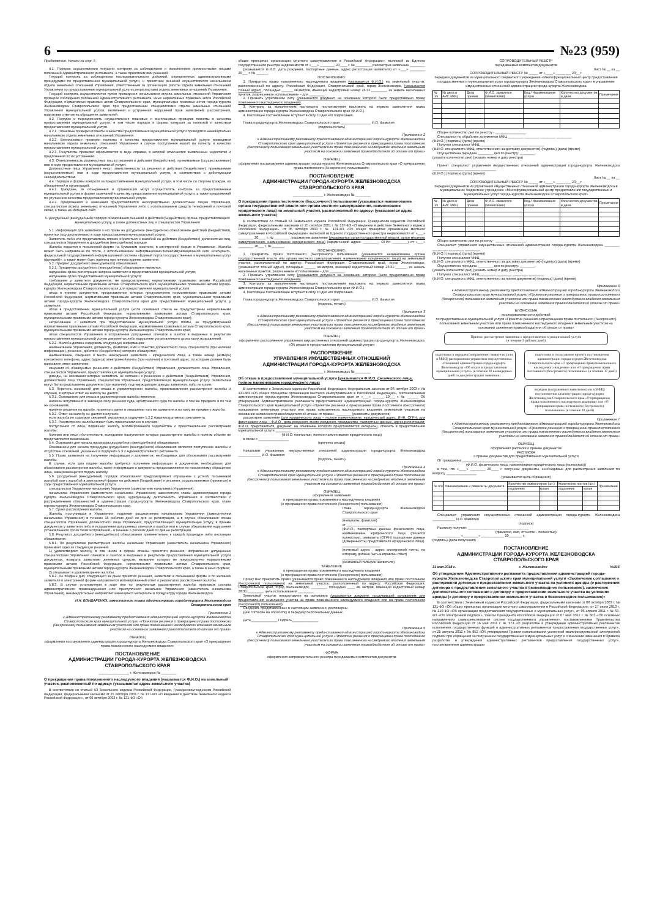6 №23 (959)
Продолжение. Начало на стр. 5
4.1. Порядок осуществления текущего контроля за соблюдением и исполнением должностными лицами положений Административного регламента, а также принятием ими решений.
Текущий контроль за соблюдением последовательности действий, определенных административными процедурами по предоставлению муниципальной услуги, и принятием решений осуществляется начальником отдела земельных отношений Управления, ответственным за организацию работы отдела земельных отношений Управления по предоставлению муниципальной услуги специалистами отдела земельных отношений Управления.
Текущий контроль осуществляется путем проведения начальником отдела земельных отношений Управления проверок соблюдения положений Административного регламента, иных нормативных правовых актов Российской Федерации, нормативных правовых актов Ставропольского края, муниципальных правовых актов города-курорта Железноводска Ставропольского края при предоставлении специалистами отдела земельных отношений Управления муниципальной услуги, выявления и устранения нарушений прав заявителей, рассмотрения, подготовки ответов на обращения заявителей.
4.2. Порядок и периодичность осуществления плановых и внеплановых проверок полноты и качества предоставления муниципальной услуги, в том числе порядок и формы контроля за полнотой и качеством предоставления муниципальной услуги.
4.2.1. Плановые проверки полноты и качества предоставления муниципальной услуги проводятся ежеквартально начальником отдела земельных отношений Управления.
4.2.2. Внеплановые проверки полноты и качества предоставления муниципальной услуги проводятся начальником отдела земельных отношений Управления в случае поступления жалоб на полноту и качество предоставления муниципальной услуги.
4.2.3. Результаты проверки оформляются в виде справки, в которой отмечаются выявленные недостатки и предложения по их устранению.
4.3. Ответственность должностных лиц за решения и действия (бездействие), принимаемые (осуществляемые) ими в ходе предоставления муниципальной услуги.
Должностные лица Управления несут ответственность за решения и действия (бездействие), принимаемые (осуществляемые) ими в ходе предоставления муниципальной услуги, в соответствии с действующим законодательством.
4.4. Порядок и формы контроля за предоставлением муниципальной услуги, в том числе со стороны граждан, их объединений и организаций.
4.4.1. Граждане, их объединения и организации могут осуществлять контроль за предоставлением муниципальной услуги в форме замечаний к качеству предоставления муниципальной услуги, а также предложений по улучшению качества предоставления муниципальной услуги.
4.4.2. Предложения и замечания предоставляются непосредственно должностным лицам Управления, специалистам отдела земельных отношений Управления либо с использованием средств телефонной и почтовой связи, а также на Интернет-сайт.
5. Досудебный (внесудебный) порядок обжалования решений и действий (бездействия) органа, предоставляющего муниципальную услугу, а также должностных лиц и специалистов Управления
5.1. Информация для заявителя о его праве на досудебное (внесудебное) обжалование действий (бездействия), принятых (осуществляемых) в ходе предоставления муниципальной услуги.
Заявитель либо его представитель вправе обратиться с жалобой на действия (бездействие) должностных лиц, специалистов Управления в досудебном (внесудебном) порядке.
Жалоба подается в письменной форме на бумажном носителе, в электронной форме в Управление. Жалоба может быть направлена по почте, с использованием информационно-телекоммуникационной сети «Интернет», федеральной государственной информационной системы «Единый портал государственных и муниципальных услуг (функций)», а также может быть принята при личном приеме заявителя.
5.2. Предмет досудебного (внесудебного) обжалования.
5.2.1. Предметом досудебного (внесудебного) обжалования являются:
нарушение срока регистрации запроса заявителя о предоставлении муниципальной услуги;
нарушение срока предоставления муниципальной услуги;
требование у заявителя документов, не предусмотренных нормативными правовыми актами Российской Федерации, нормативными правовыми актами Ставропольского края, муниципальными правовыми актами города-курорта Железноводска Ставропольского края для предоставления муниципальной услуги;
отказ в приеме документов, предоставление которых предусмотрено нормативными правовыми актами Российской Федерации, нормативными правовыми актами Ставропольского края, муниципальными правовыми актами города-курорта Железноводска Ставропольского края для предоставления муниципальной услуги, у заявителя;
отказ в предоставлении муниципальной услуги (если основания отказа не предусмотрены нормативными правовыми актами Российской Федерации, нормативными правовыми актами Ставропольского края, муниципальными правовыми актами города-курорта Железноводска Ставропольского края);
затребование с заявителя при предоставлении муниципальной услуги платы, не предусмотренной нормативными правовыми актами Российской Федерации, нормативными правовыми актами Ставропольского края, муниципальными правовыми актами города-курорта Железноводска Ставропольского края;
отказ специалистов Управления в исправлении допущенных опечаток и ошибок в выданных в результате предоставления муниципальной услуги документах либо нарушение установленного срока таких исправлений.
5.2.2. Жалоба должна содержать следующую информацию:
наименование Управления, должность, фамилию, имя и отчество должностного лица, специалиста (при наличии информации), решение, действие (бездействие) которого обжалуется;
наименование, сведения о месте нахождения заявителя - юридического лица, а также номер (номера) контактного телефона, адрес (адреса) электронной почты (при наличии) и почтовый адрес, по которым должен быть направлен ответ заявителю;
сведения об обжалуемых решениях и действиях (бездействии) Управления, должностного лица Управления, специалистов Управления, предоставляющих муниципальную услугу;
доводы, на основании которых заявитель не согласен с решением и действием (бездействием) Управления, должностного лица Управления, специалистов Управления, предоставляющих муниципальную услугу. Заявителем могут быть представлены документы (при наличии), подтверждающие доводы заявителя, либо их копии.
5.3. Перечень оснований для отказа в удовлетворении жалобы, приостановления рассмотрения жалобы и случаев, в которых ответ на жалобу не дается.
5.3.1. Основанием для отказа в удовлетворении жалобы является:
наличие вступившего в законную силу решения суда, арбитражного суда по жалобе о том же предмете и по тем же основаниям;
наличие решения по жалобе, принятого ранее в отношении того же заявителя и по тому же предмету жалобы.
5.3.2. Ответ на жалобу не дается в случаях:
если жалоба не содержит сведений, указанных в подпункте 5.2.2 Административного регламента.
5.3.3. Рассмотрение жалобы может быть приостановлено в случаях:
поступления от лица, подавшего жалобу, мотивированного ходатайства о приостановлении рассмотрения жалобы;
болезни или иных обстоятельств, вследствие наступления которых рассмотрение жалобы в полном объеме не представляется возможным.
5.4. Основания для начала процедуры досудебного (внесудебного) обжалования.
Основанием для начала процедуры досудебного (внесудебного) обжалования является поступление жалобы и отсутствие оснований, указанных в подпункте 5.3.2 Административного регламента.
5.5. Право заявителя на получение информации и документов, необходимых для обоснования рассмотрения жалобы.
В случае, если для подачи жалобы требуется получение информации и документов, необходимых для обоснования рассмотрения жалобы, такие информация и документы предоставляются по письменному обращению лица, намеревающегося подать жалобу.
5.6. Досудебный (внесудебный) порядок обжалования предусматривает обращение с устной, письменной жалобой или с жалобой в электронной форме на действия (бездействие) и решения, осуществляемые (принятые) в ходе предоставления муниципальной услуги:
специалистов Управления начальнику Управления (заместителю начальника Управления);
начальника Управления (заместителя начальника Управления) заместителю главы администрации города курорта Железноводска Ставропольского края, курирующему деятельность Управления в соответствии с распределением обязанностей в администрации города-курорта Железноводска Ставропольского края, главе города-курорта Железноводска Ставропольского края.
5.7. Сроки рассмотрения жалобы.
Жалоба, поступившая в Управление, подлежит рассмотрению начальником Управления (заместителем начальника Управления) в течение 15 рабочих дней со дня ее регистрации, а в случае обжалования отказа специалистов Управления, должностного лица Управления, предоставляющего муниципальную услугу, в приеме документов у заявителя либо в исправлении допущенных опечаток и ошибок или в случае обжалования нарушения установленного срока таких исправлений - в течение 5 рабочих дней со дня ее регистрации.
5.8. Результат досудебного (внесудебного) обжалования применительно к каждой процедуре либо инстанции обжалования.
5.8.1. По результатам рассмотрения жалобы начальник Управления (заместитель начальника Управления) принимает одно из следующих решений:
1) удовлетворяет жалобу, в том числе в форме отмены принятого решения, исправления допущенных специалистами Управления опечаток и ошибок в выданных в результате предоставления муниципальной услуги документах, возврата заявителю денежных средств, взимание которых не предусмотрено нормативными правовыми актами Российской Федерации, нормативными правовыми актами Ставропольского края, муниципальными правовыми актами города-курорта Железноводска Ставропольского края, а также в иных формах;
2) отказывает в удовлетворении жалобы.
5.8.2. Не позднее дня, следующего за днем принятия решения, заявителю в письменной форме и по желанию заявителя в электронной форме направляется мотивированный ответ о результатах рассмотрения жалобы.
5.8.3. В случае установления в ходе или по результатам рассмотрения жалобы признаков состава административного правонарушения или преступления начальник Управления (заместитель начальника Управления), незамедлительно направляет имеющиеся материалы в прокуратуру города Железноводска.
Н.Н. БОНДАРЕНКО, заместитель главы администрации города-курорта Железноводска Ставропольского края
Приложение 1
к Административному регламенту предоставления администрацией города-курорта Железноводска Ставропольского края муниципальной услуги «Принятие решения о прекращении права постоянного (бессрочного) пользования земельным участком или права пожизненного наследуемого владения земельным участком на основании заявления правообладателя об отказе от права»
ОБРАЗЕЦ
оформления постановления администрации города-курорта Железноводска Ставропольского края «О прекращении права пожизненного наследуемого владения»
ПОСТАНОВЛЕНИЕ
АДМИНИСТРАЦИИ ГОРОДА-КУРОРТА ЖЕЛЕЗНОВОДСКА
СТАВРОПОЛЬСКОГО КРАЯ
________________ г. Железноводск № ________
О прекращении права пожизненного наследуемого владения (указывается Ф.И.О.) на земельный участок, расположенный по адресу: (указывается адрес земельного участка)
В соответствии со статьей 53 Земельного кодекса Российской Федерации, Гражданским кодексом Российской Федерации, федеральными законами от 25 октября 2001 г. № 137-ФЗ «О введении в действие Земельного кодекса Российской Федерации», от 06 октября 2003 г. № 131-ФЗ «Об
общих принципах организации местного самоуправления в Российской Федерации», выпиской из Единого государственного реестра недвижимости от «___» ________ 20____ г. № ________, рассмотрев заявление ________
(указывается Ф.И.О. дата рождения, паспортные данные, адрес регистрации заявителя) от «___» ________ 20___ г. № ______,
ПОСТАНОВЛЯЮ:
1. Прекратить право пожизненного наследуемого владения (указывается Ф.И.О.) на земельный участок, расположенный по адресу: Российская Федерация, Ставропольский край, город Железноводск, (указывается точный адрес), площадью ______ кв.метров, имеющий кадастровый номер 26:31:________, из земель населенных пунктов, разрешенное использование – для ________.
2. Признать утратившим силу (указывается документ, на основании которого было предоставлено право пожизненного наследуемого владения).
3. Контроль за выполнением настоящего постановления возложить на первого заместителя главы администрации города-курорта Железноводска Ставропольского края (Ф.И.О.).
4. Настоящее постановление вступает в силу со дня его подписания.
Глава города-курорта Железноводска Ставропольского края ________________ И.О. Фамилия
(подпись,печать)
Приложение 2
к Административному регламенту предоставления администрацией города-курорта Железноводска Ставропольского края муниципальной услуги «Принятие решения о прекращении права постоянного (бессрочного) пользования земельным участком или права пожизненного наследуемого владения земельным участком на основании заявления правообладателя об отказе от права»
ОБРАЗЕЦ
оформления постановления администрации города-курорта Железноводска Ставропольского края «О прекращении права постоянного (бессрочного) пользования»
ПОСТАНОВЛЕНИЕ
АДМИНИСТРАЦИИ ГОРОДА-КУРОРТА ЖЕЛЕЗНОВОДСКА
СТАВРОПОЛЬСКОГО КРАЯ
________________ г. Железноводск № ________
О прекращении права постоянного (бессрочного) пользования (указывается наименование органа государственной власти или органа местного самоуправления, наименование юридического лица) на земельный участок, расположенный по адресу: (указывается адрес земельного участка)
В соответствии со статьей 53 Земельного кодекса Российской Федерации, Гражданским кодексом Российской Федерации, федеральными законами от 25 октября 2001 г. № 137-ФЗ «О введении в действие Земельного кодекса Российской Федерации», от 06 октября 2003 г. № 131-ФЗ «Об общих принципах организации местного самоуправления в Российской Федерации», выпиской из Единого государственного реестра недвижимости от «___» ________ 20____ г. № ________, рассмотрев заявление (указывается орган государственной власти, орган местного самоуправления, наименование юридического лица) (юридический адрес: ________, ОГРН ________) от «___» ________ 20___ г. № ______,
ПОСТАНОВЛЯЮ:
1. Прекратить право постоянного (бессрочного) пользования (указывается наименование органа государственной власти или органа местного самоуправления, наименование юридического лица) на земельный участок, расположенный по адресу: Российская Федерация, Ставропольский край, город Железноводск, (указывается точный адрес), площадью ______ кв.метров, имеющий кадастровый номер 26:31:______, из земель населенных пунктов, разрешенное использование – для ________.
2. Признать утратившим силу (указывается документ на основании которого было предоставлено право пожизненного наследуемого владения).
3. Контроль за выполнением настоящего постановления возложить на первого заместителя главы администрации города-курорта Железноводска Ставропольского края (Ф.И.О.).
4. Настоящее постановление вступает в силу со дня его подписания.
Глава города-курорта Железноводска Ставропольского края ________________ И.О. Фамилия
(подпись, печать)
Приложение 3
к Административному регламенту предоставления администрацией города-курорта Железноводска Ставропольского края муниципальной услуги «Принятие решения о прекращении права постоянного (бессрочного) пользования земельным участком или права пожизненного наследуемого владения земельным участком на основании заявления правообладателя об отказе от права»
ОБРАЗЕЦ
оформления распоряжения управления имущественных отношений администрации города-курорта Железноводска «Об отказе в предоставлении муниципальной услуги»
РАСПОРЯЖЕНИЕ
УПРАВЛЕНИЯ ИМУЩЕСТВЕННЫХ ОТНОШЕНИЙ
АДМИНИСТРАЦИИ ГОРОДА-КУРОРТА ЖЕЛЕЗНОВОДСКА
________________ г. Железноводск № ________
Об отказе в предоставлении муниципальной услуги (указывается Ф.И.О. физического лица, полное наименование юридического лица)
В соответствии с Земельным кодексом Российской Федерации, Федеральным законом от 06 октября 2003 г. № 131-ФЗ «Об общих принципах организации местного самоуправления в Российской Федерации», постановлением администрации города-курорта Железноводска Ставропольского края от «___» ______ 20___ г. № ______ Об утверждении Административного регламента предоставления администрацией города-курорта Железноводска Ставропольского края муниципальной услуги «Принятие решения о прекращении права постоянного (бессрочного) пользования земельным участком или права пожизненного наследуемого владения земельным участком на основании заявления правообладателя об отказе от права», ________ (реквизиты документов)
рассмотрев заявление (для юридического лица – полное наименование, юридический адрес, ИНН, ОГРН; для физического лица – Ф.И.О., дата рождения, место рождения, гражданство, паспортные данные, адрес регистрации; Ф.И.О. представителя, документ, на основание которого представляются интересы), отказать в предоставлении муниципальной услуги ________
(Ф.И.О. полностью; полное наименование юридического лица)
в связи с ________________
(причины отказа)
Начальник управления имущественных отношений администрации города-курорта Железноводска ____________ И.О. Фамилия
(подпись, печать)
Приложение 4
к Административному регламенту предоставления администрацией города-курорта Железноводска Ставропольского края муниципальной услуги «Принятие решения о прекращении права постоянного (бессрочного) пользования земельным участком или права пожизненного наследуемого владения земельным участком на основании заявления правообладателя об отказе от права»
ОБРАЗЕЦ
оформления заявления
о прекращении права пожизненного наследуемого владения
(о прекращении права постоянного (бессрочного) пользования)
Главе города-курорта Железноводска Ставропольского края
____________________
(инициалы, фамилия)
от ____________________
(Ф.И.О., паспортные данные физического лица, наименование юридического лица (пишется полностью), реквизиты (ОГРН) паспортные данные (доверенность) представителя юридического лица)
____________________
(почтовый адрес , адрес электронной почты, по которому должен быть направлен ответ)
____________________
(контактный телефон заявителя)
ЗАЯВЛЕНИЕ
о прекращении права пожизненного наследуемого владения
(о прекращении права постоянного (бессрочного) пользования)
Прошу Вас прекратить право (указывается право пожизненного наследуемого владения или право постоянного (бессрочного) пользования) на земельный участок, расположенный по адресу: Российская Федерация, Ставропольский край, город Железноводск, ________, площадью ____ кв. метров, имеющий кадастровый номер 26:31:________, цель использования ________.
Земельный участок предоставлен на основании (указывается документ, послуживший основанием для предоставления земельного участка на праве пожизненного наследуемого владения или на праве постоянного (бессрочного) пользования).
Сведения, представленные в настоящем заявлении, достоверны.
Даю согласие на обработку и передачу персональных данных.
Дата______________ Подпись______________
Приложение 5
к Административному регламенту предо-ставления администрацией города-курорта Железноводска Ставропольского края муни-ципальной услуги «Принятие решения о прекращении права постоянного (бессрочного) пользования земельным участком или права пожизненного наследуемого владения земельным участком на основании заявления правообладателя об отказе от права»
ФОРМА
оформления сопроводительного реестра передаваемых комплектов документов
СОПРОВОДИТЕЛЬНЫЙ РЕЕСТР
передаваемых комплектов документов
Лист № __ из __
СОПРОВОДИТЕЛЬНЫЙ РЕЕСТР № _____ от «____» ________ 20__ г.
передачи документов из муниципального бюджетного учреждения «Многофункциональный центр предоставления государственных и муниципальных услуг города-курорта Железноводска Ставропольского края» в управление имущественных отношений администрации города-курорта Железноводска
| № п/п | № дела в АИС МФЦ | Дата приема | Ф.И.О. заявителя (заявителей) | Код / Наименование услуги | Количество документов в деле | Примечание |
| --- | --- | --- | --- | --- | --- | --- |
Общее количество дел по реестру - ________________.
Специалист по обработке документов МФЦ ________ ________ ________ ________
(Ф.И.О.) (подпись) (дата) (время)
Получил специалист МФЦ ________ ________ ________ ________
(Ф.И.О. специалиста МФЦ, ответственного за доставку документов) (подпись) (дата) (время)
Осуществлена передача ________ дел по реестру: ________.
(указать количество дел) (указать номер и дату реестра)
Принят специалист управления имущественных отношений администрации города-курорта Железноводска ________ ________ ________ ________
(Ф.И.О.) (подпись) (дата) (время)
Лист № __ из __
СОПРОВОДИТЕЛЬНЫЙ РЕЕСТР № _____ от «____» ________ 20__ г.
передачи документов из управления имущественных отношений администрации города-курорта Железноводска в муниципальное бюджетное учреждение «Многофункциональный центр предоставления государственных и муниципальных услуг города-курорта Железноводска Ставропольского края»
| № п/п | № дела в АИС МФЦ | Дата приема | Ф.И.О. заявителя (заявителей) | Код / Наименование услуги | Количество документов в деле | Примечание |
| --- | --- | --- | --- | --- | --- | --- |
Общее количество дел по реестру - ________________.
Специалист управления имущественных отношений администрации города-курорта Железноводска ________ ________ ________ ________
(Ф.И.О.) (подпись) (дата) (время)
Получил специалист МФЦ ________ ________ ________ ________
(Ф.И.О. специалиста МФЦ, ответственного за доставку документов) (подпись) (дата) (время)
Осуществлена передача ________ дел по реестру: ________.
(указать количество дел) (указать номер и дату реестра)
Получил специалист МФЦ ________ ________ ________ ________
(Ф.И.О. специалиста МФЦ, ответственного за прием документов) (подпись) (дата) (время)
Приложение 6
к Административному регламенту предоставления администрацией города-курорта Железноводска Ставропольского края муниципальной услуги «Принятие решения о прекращении права постоянного (бессрочного) пользования земельным участком или права пожизненного наследуемого владения земельным участком на основании заявления правообладателя об отказе от права»
БЛОК-СХЕМА
последовательности действий
по предоставлению муниципальной услуги «Принятие решения о прекращении права постоянного (бессрочного) пользования земельным участком или права пожизненного наследуемого владения земельным участком на основании заявления правообладателя об отказе от права»
Прием и рассмотрение заявления о предоставлении муниципальной услуги
(в течение 3 рабочих дней)
подготовка и передача (направление) заявителю (или в МФЦ) распоряжения управления имущественных отношений администрации города-курорта Железноводска «Об отказе в предоставлении муниципальной услуги» (в течение 30 календарных дней со дня регистрации заявления)
подготовка и согласование проекта постановления администрации города-курорта Железноводска Ставропольского края «О прекращении права пожизненного наследуемого владения» или «О прекращении права постоянного (бессрочного) пользования» (в течение 17 дней)
передача (направление) заявителю (или в МФЦ) постановления администрации города-курорта Железноводска Ставропольского края «О прекращении права пожизненного наследуемого владения» или «О прекращении права постоянного (бессрочного) пользования» (в течение 10 дней)
Приложение 7
к Административному регламенту предоставления администрацией города-курорта Железноводска Ставропольского края муниципальной услуги «Принятие решения о прекращении права постоянного (бессрочного) пользования земельным участком или права пожизненного наследуемого владения земельным участком на основании заявления правообладателя об отказе от права»
ОБРАЗЕЦ
оформления расписки о приеме документов
РАСПИСКА
о приеме документов для предоставления муниципальной услуги
От гражданина ________________________________,
(Ф.И.О. физического лица, наименование юридического лица (полностью))
в том, что «____» ________ 20____ г. получены документы, необходимые для рассмотрения заявления по вопросу ________________
(указывается цель обращения)
| № п/п | Наименование и реквизиты документа | Количество экземпляров (шт.) | | Количество листов (шт.) | | Примечание |
| --- | --- | --- | --- | --- | --- | --- |
| | | подлинник | копия | подлинник | копия | |
Специалист управления имущественных отношений администрации города-курорта Железноводска ____________ И.О. Фамилия
(подпись)
Расписку получил: ________________________________
(фамилия, имя, отчество - полностью)
____________ «________» ____________ 20_______ г.
(подпись) (дата получения)
ПОСТАНОВЛЕНИЕ
АДМИНИСТРАЦИИ ГОРОДА-КУРОРТА ЖЕЛЕЗНОВОДСКА
СТАВРОПОЛЬСКОГО КРАЯ
31 мая 2018 г. г. Железноводск №316
Об утверждении Административного регламента предоставления администрацией города-курорта Железноводска Ставропольского края муниципальной услуги «Заключение соглашения о расторжении договора о предоставлении земельного участка на условиях аренды (о расторжении договора о предоставлении земельного участка в безвозмездное пользование), заключение дополнительного соглашения к договору о предоставлении земельного участка на условиях аренды (к договору о предоставлении земельного участка в безвозмездное пользование)»
В соответствии с Земельным кодексом Российской Федерации, федеральными законами от 06 октября 2003 г. № 131-ФЗ «Об общих принципах организации местного самоуправления в Российской Федерации», от 27 июля 2010 г. № 210-ФЗ «Об организации предоставления государственных и муниципальных услуг», от 06 апреля 2011 г. № 63-ФЗ «Об электронной подписи», Указом Президента Российской Федерации от 07 мая 2012 г. № 601 «Об основных направлениях совершенствования систем государственного управления», постановлениями Правительства Российской Федерации от 16 мая 2011 г. № 373 «О разработке и утверждении административных регламентов исполнения государственных функций и административных регламентов предоставления государственных услуг», от 25 августа 2012 г. № 852 «Об утверждении Правил использования усиленной квалифицированной электронной подписи при обращении за получением государственных и муниципальных услуг и о внесении изменения в Правила разработки и утверждения административных регламентов предоставления государственных услуг», постановлением администрации